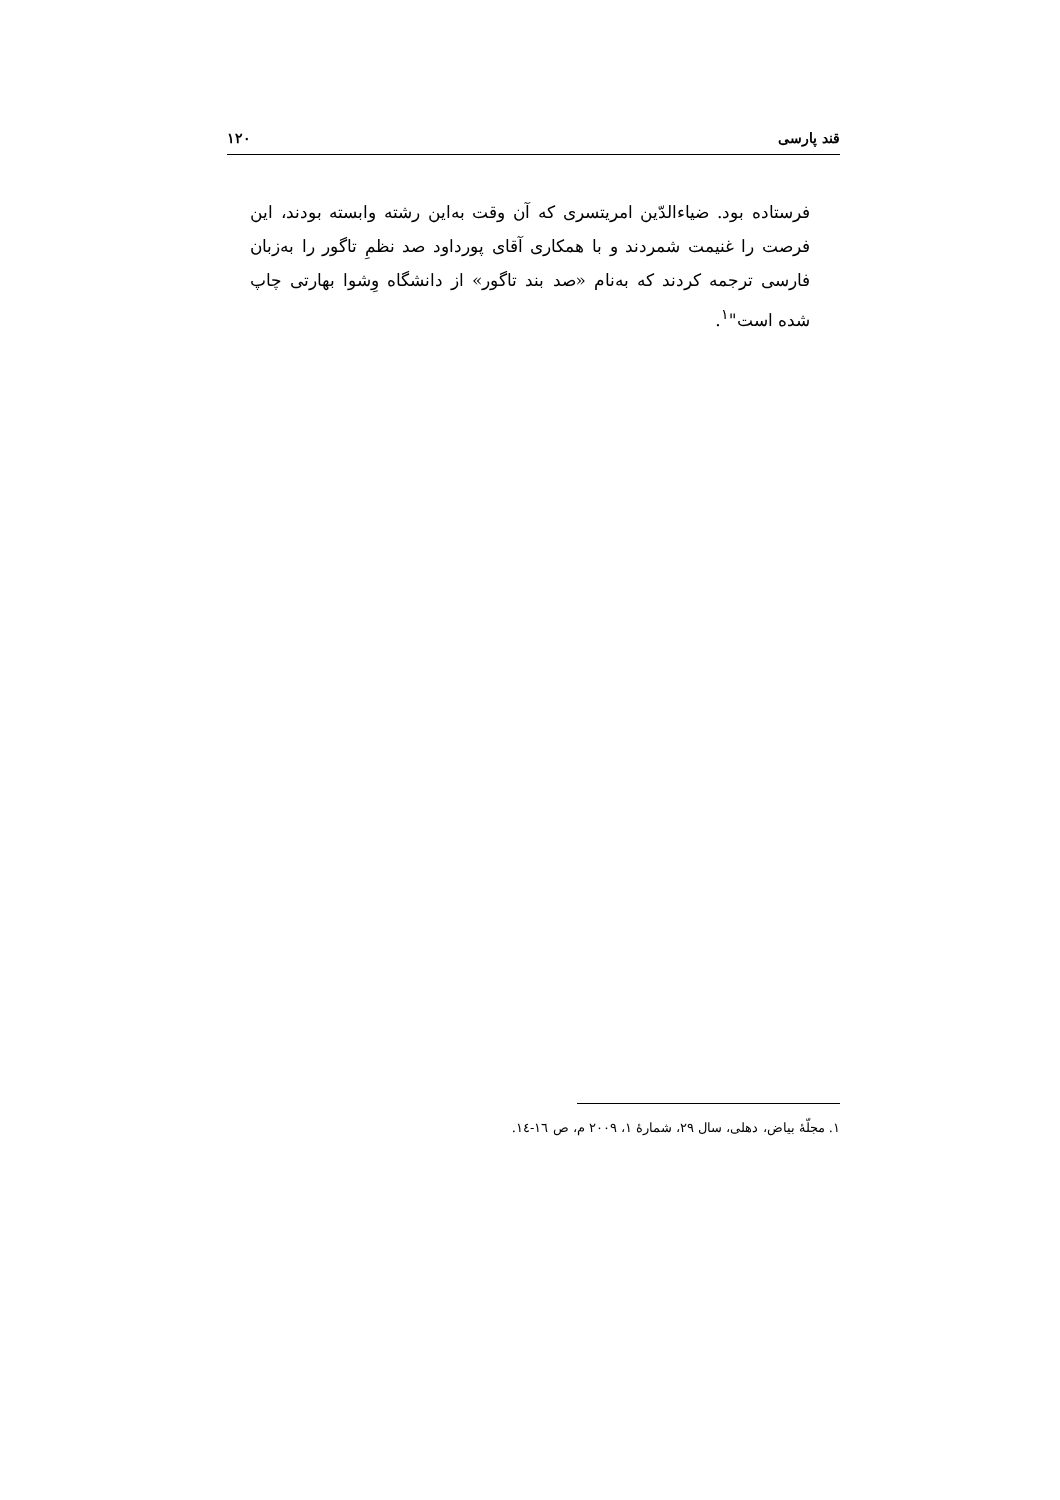قند پارسی ۱۲۰
فرستاده بود. ضیاءالدّین امریتسری که آن وقت به‌این رشته وابسته بودند، این فرصت را غنیمت شمردند و با همکاری آقای پورداود صد نظمِ تاگور را به‌زبان فارسی ترجمه کردند که به‌نام «صد بند تاگور» از دانشگاه وِشوا بهارتی چاپ شده است"<sup>۱</sup>.
۱. مجلّهٔ بیاض، دهلی، سال ۲۹، شمارهٔ ۱، ۲۰۰۹ م، ص ١٦-١٤.